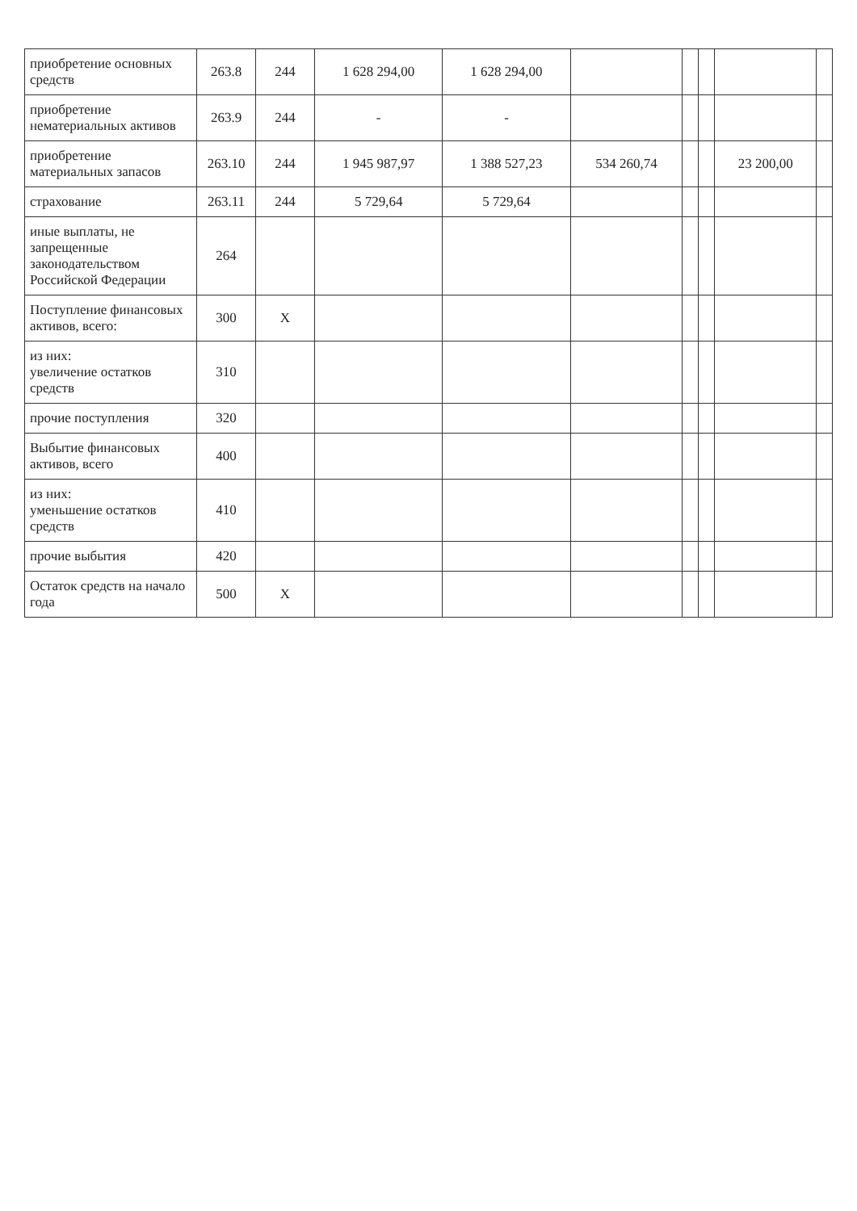| приобретение основных средств | 263.8 | 244 | 1 628 294,00 | 1 628 294,00 | | | | | |
| приобретение нематериальных активов | 263.9 | 244 | - | - | | | | | |
| приобретение материальных запасов | 263.10 | 244 | 1 945 987,97 | 1 388 527,23 | 534 260,74 | | | 23 200,00 | |
| страхование | 263.11 | 244 | 5 729,64 | 5 729,64 | | | | | |
| иные выплаты, не запрещенные законодательством Российской Федерации | 264 | | | | | | | | |
| Поступление финансовых активов, всего: | 300 | X | | | | | | | |
| из них: увеличение остатков средств | 310 | | | | | | | | |
| прочие поступления | 320 | | | | | | | | |
| Выбытие финансовых активов, всего | 400 | | | | | | | | |
| из них: уменьшение остатков средств | 410 | | | | | | | | |
| прочие выбытия | 420 | | | | | | | | |
| Остаток средств на начало года | 500 | X | | | | | | | |